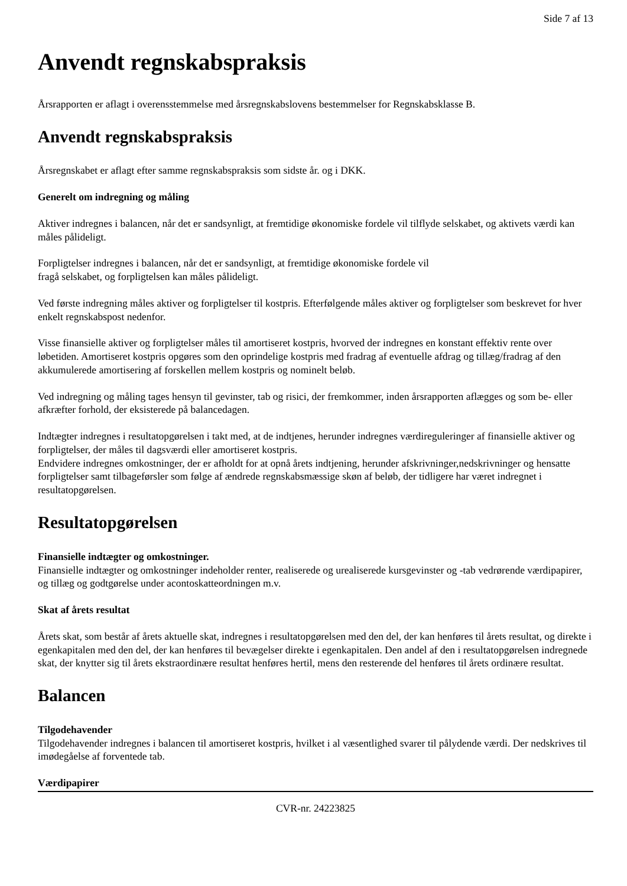Side 7 af 13
Anvendt regnskabspraksis
Årsrapporten er aflagt i overensstemmelse med årsregnskabslovens bestemmelser for Regnskabsklasse B.
Anvendt regnskabspraksis
Årsregnskabet er aflagt efter samme regnskabspraksis som sidste år. og i DKK.
Generelt om indregning og måling
Aktiver indregnes i balancen, når det er sandsynligt, at fremtidige økonomiske fordele vil tilflyde selskabet, og aktivets værdi kan måles pålideligt.
Forpligtelser indregnes i balancen, når det er sandsynligt, at fremtidige økonomiske fordele vil
fragå selskabet, og forpligtelsen kan måles pålideligt.
Ved første indregning måles aktiver og forpligtelser til kostpris. Efterfølgende måles aktiver og forpligtelser som beskrevet for hver enkelt regnskabspost nedenfor.
Visse finansielle aktiver og forpligtelser måles til amortiseret kostpris, hvorved der indregnes en konstant effektiv rente over løbetiden. Amortiseret kostpris opgøres som den oprindelige kostpris med fradrag af eventuelle afdrag og tillæg/fradrag af den akkumulerede amortisering af forskellen mellem kostpris og nominelt beløb.
Ved indregning og måling tages hensyn til gevinster, tab og risici, der fremkommer, inden årsrapporten aflægges og som be- eller afkræfter forhold, der eksisterede på balancedagen.
Indtægter indregnes i resultatopgørelsen i takt med, at de indtjenes, herunder indregnes værdireguleringer af finansielle aktiver og forpligtelser, der måles til dagsværdi eller amortiseret kostpris.
Endvidere indregnes omkostninger, der er afholdt for at opnå årets indtjening, herunder afskrivninger,nedskrivninger og hensatte forpligtelser samt tilbageførsler som følge af ændrede regnskabsmæssige skøn af beløb, der tidligere har været indregnet i resultatopgørelsen.
Resultatopgørelsen
Finansielle indtægter og omkostninger.
Finansielle indtægter og omkostninger indeholder renter, realiserede og urealiserede kursgevinster og -tab vedrørende værdipapirer, og tillæg og godtgørelse under acontoskatteordningen m.v.
Skat af årets resultat
Årets skat, som består af årets aktuelle skat, indregnes i resultatopgørelsen med den del, der kan henføres til årets resultat, og direkte i egenkapitalen med den del, der kan henføres til bevægelser direkte i egenkapitalen. Den andel af den i resultatopgørelsen indregnede skat, der knytter sig til årets ekstraordinære resultat henføres hertil, mens den resterende del henføres til årets ordinære resultat.
Balancen
Tilgodehavender
Tilgodehavender indregnes i balancen til amortiseret kostpris, hvilket i al væsentlighed svarer til pålydende værdi. Der nedskrives til imødegåelse af forventede tab.
Værdipapirer
CVR-nr. 24223825